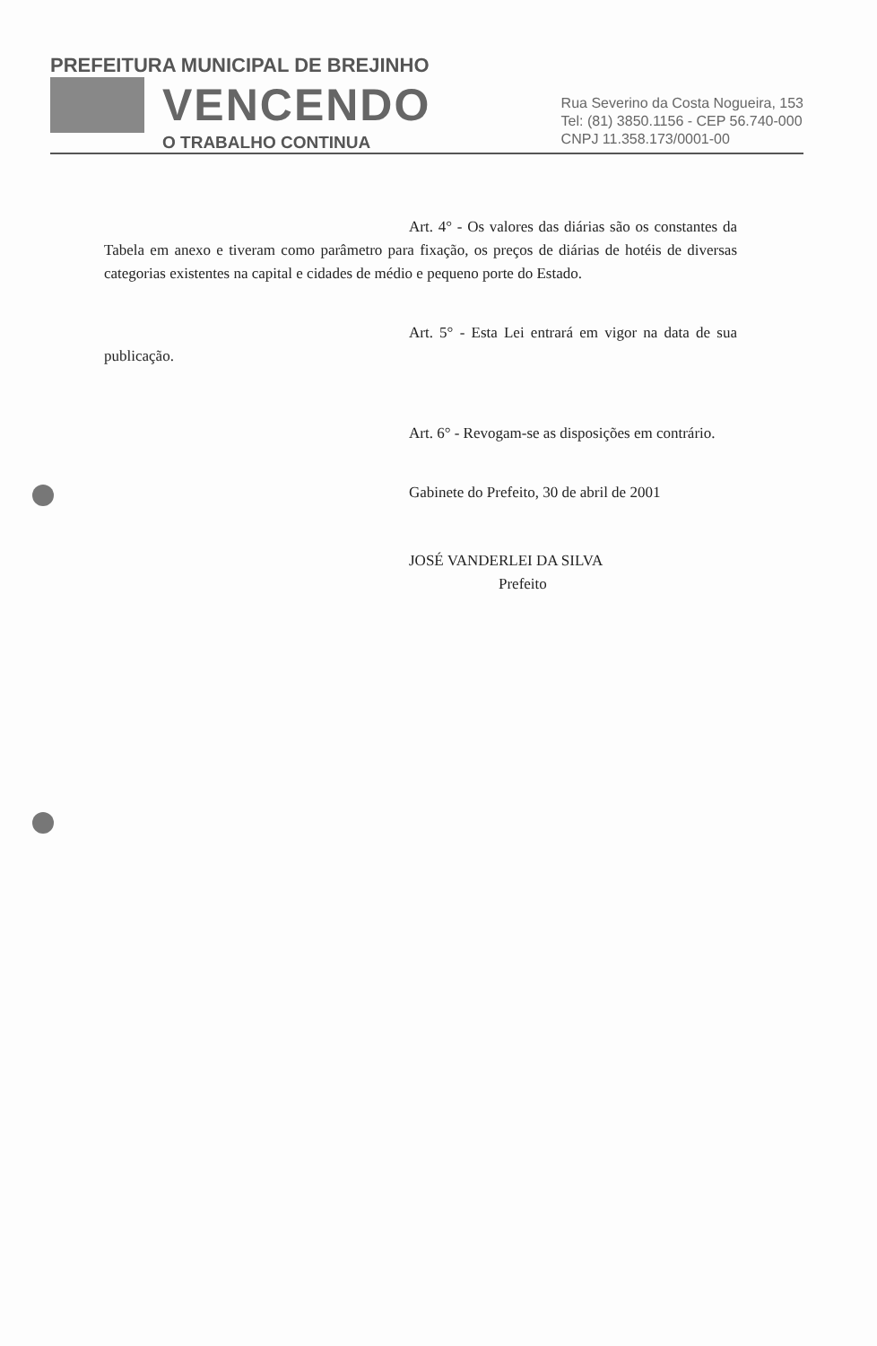PREFEITURA MUNICIPAL DE BREJINHO
VENCENDO
O TRABALHO CONTINUA
Rua Severino da Costa Nogueira, 153
Tel: (81) 3850.1156 - CEP 56.740-000
CNPJ 11.358.173/0001-00
Art. 4° - Os valores das diárias são os constantes da Tabela em anexo e tiveram como parâmetro para fixação, os preços de diárias de hotéis de diversas categorias existentes na capital e cidades de médio e pequeno porte do Estado.
Art. 5° - Esta Lei entrará em vigor na data de sua publicação.
Art. 6° - Revogam-se as disposições em contrário.
Gabinete do Prefeito, 30 de abril de 2001
JOSÉ VANDERLEI DA SILVA
Prefeito